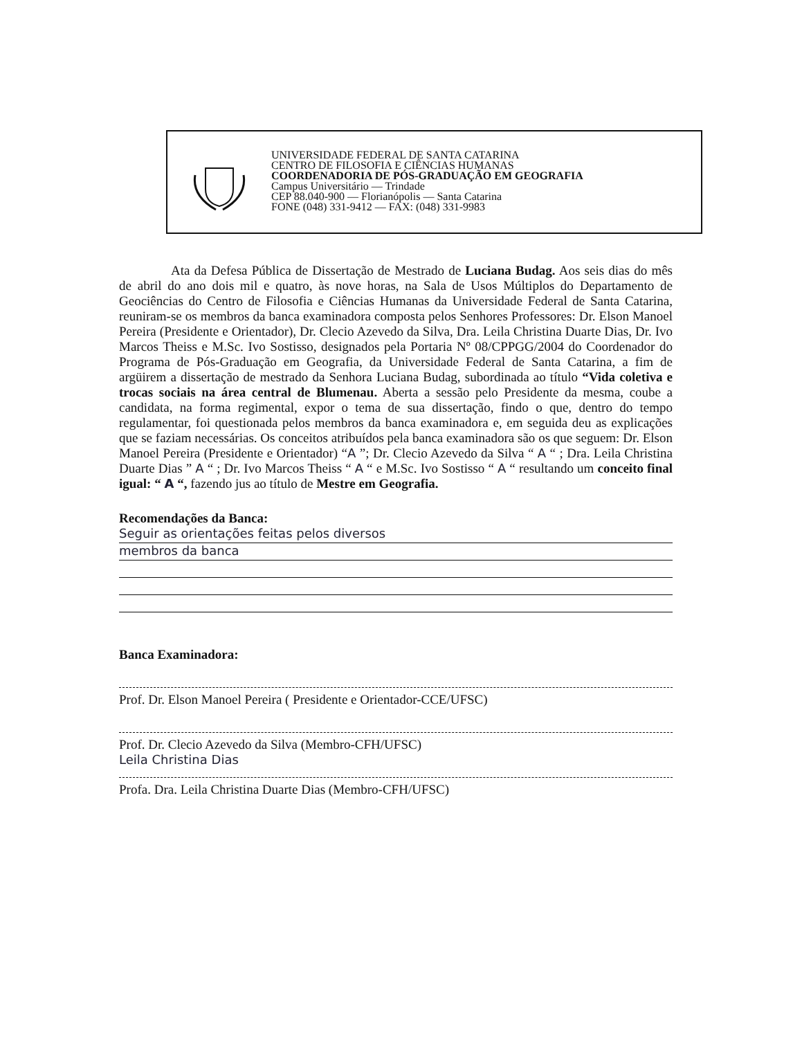UNIVERSIDADE FEDERAL DE SANTA CATARINA
CENTRO DE FILOSOFIA E CIÊNCIAS HUMANAS
COORDENADORIA DE PÓS-GRADUAÇÃO EM GEOGRAFIA
Campus Universitário — Trindade
CEP 88.040-900 — Florianópolis — Santa Catarina
FONE (048) 331-9412 — FAX: (048) 331-9983
Ata da Defesa Pública de Dissertação de Mestrado de Luciana Budag. Aos seis dias do mês de abril do ano dois mil e quatro, às nove horas, na Sala de Usos Múltiplos do Departamento de Geociências do Centro de Filosofia e Ciências Humanas da Universidade Federal de Santa Catarina, reuniram-se os membros da banca examinadora composta pelos Senhores Professores: Dr. Elson Manoel Pereira (Presidente e Orientador), Dr. Clecio Azevedo da Silva, Dra. Leila Christina Duarte Dias, Dr. Ivo Marcos Theiss e M.Sc. Ivo Sostisso, designados pela Portaria Nº 08/CPPGG/2004 do Coordenador do Programa de Pós-Graduação em Geografia, da Universidade Federal de Santa Catarina, a fim de argüirem a dissertação de mestrado da Senhora Luciana Budag, subordinada ao título “Vida coletiva e trocas sociais na área central de Blumenau. Aberta a sessão pelo Presidente da mesma, coube a candidata, na forma regimental, expor o tema de sua dissertação, findo o que, dentro do tempo regulamentar, foi questionada pelos membros da banca examinadora e, em seguida deu as explicações que se faziam necessárias. Os conceitos atribuídos pela banca examinadora são os que seguem: Dr. Elson Manoel Pereira (Presidente e Orientador) “A ”; Dr. Clecio Azevedo da Silva “ A “ ; Dra. Leila Christina Duarte Dias ” A “ ; Dr. Ivo Marcos Theiss “ A “ e M.Sc. Ivo Sostisso “ A “ resultando um conceito final igual: “ A “, fazendo jus ao título de Mestre em Geografia.
Recomendações da Banca:
Seguir as orientações feitas pelos diversos
membros da banca
Banca Examinadora:
Prof. Dr. Elson Manoel Pereira ( Presidente e Orientador-CCE/UFSC)
Prof. Dr. Clecio Azevedo da Silva (Membro-CFH/UFSC)
Leila Christina Dias
Profa. Dra. Leila Christina Duarte Dias (Membro-CFH/UFSC)